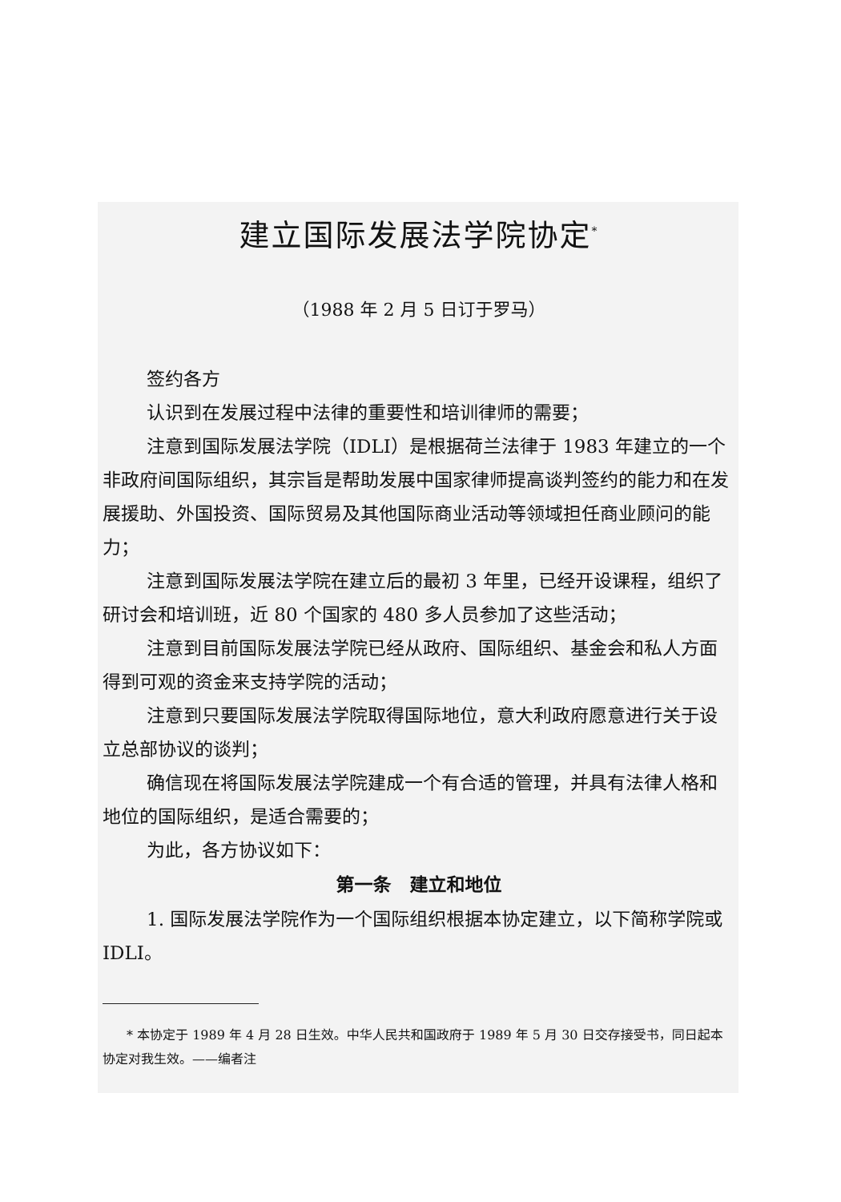建立国际发展法学院协定<sup>*</sup>
（1988 年 2 月 5 日订于罗马）
签约各方
认识到在发展过程中法律的重要性和培训律师的需要；
注意到国际发展法学院（IDLI）是根据荷兰法律于 1983 年建立的一个非政府间国际组织，其宗旨是帮助发展中国家律师提高谈判签约的能力和在发展援助、外国投资、国际贸易及其他国际商业活动等领域担任商业顾问的能力；
注意到国际发展法学院在建立后的最初 3 年里，已经开设课程，组织了研讨会和培训班，近 80 个国家的 480 多人员参加了这些活动；
注意到目前国际发展法学院已经从政府、国际组织、基金会和私人方面得到可观的资金来支持学院的活动；
注意到只要国际发展法学院取得国际地位，意大利政府愿意进行关于设立总部协议的谈判；
确信现在将国际发展法学院建成一个有合适的管理，并具有法律人格和地位的国际组织，是适合需要的；
为此，各方协议如下：
第一条　建立和地位
1. 国际发展法学院作为一个国际组织根据本协定建立，以下简称学院或 IDLI。
* 本协定于 1989 年 4 月 28 日生效。中华人民共和国政府于 1989 年 5 月 30 日交存接受书，同日起本协定对我生效。——编者注